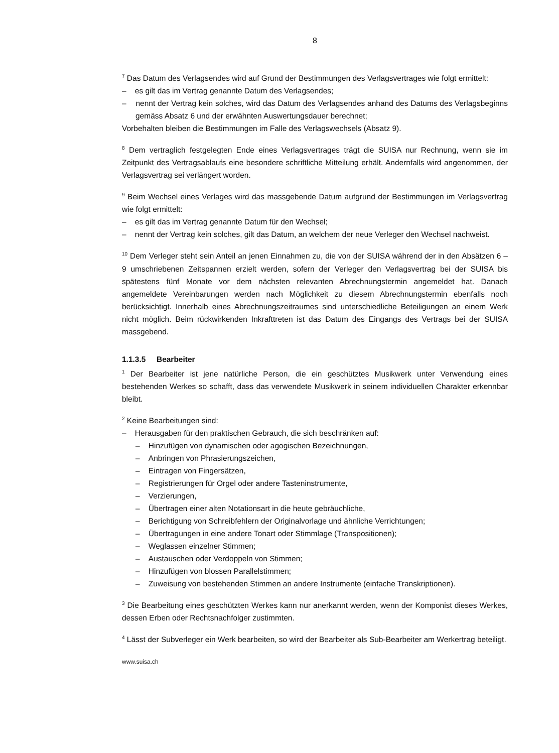8
<sup>7</sup> Das Datum des Verlagsendes wird auf Grund der Bestimmungen des Verlagsvertrages wie folgt ermittelt:
– es gilt das im Vertrag genannte Datum des Verlagsendes;
– nennt der Vertrag kein solches, wird das Datum des Verlagsendes anhand des Datums des Verlagsbeginns gemäss Absatz 6 und der erwähnten Auswertungsdauer berechnet;
Vorbehalten bleiben die Bestimmungen im Falle des Verlagswechsels (Absatz 9).
<sup>8</sup> Dem vertraglich festgelegten Ende eines Verlagsvertrages trägt die SUISA nur Rechnung, wenn sie im Zeitpunkt des Vertragsablaufs eine besondere schriftliche Mitteilung erhält. Andernfalls wird angenommen, der Verlagsvertrag sei verlängert worden.
<sup>9</sup> Beim Wechsel eines Verlages wird das massgebende Datum aufgrund der Bestimmungen im Verlagsvertrag wie folgt ermittelt:
– es gilt das im Vertrag genannte Datum für den Wechsel;
– nennt der Vertrag kein solches, gilt das Datum, an welchem der neue Verleger den Wechsel nachweist.
<sup>10</sup> Dem Verleger steht sein Anteil an jenen Einnahmen zu, die von der SUISA während der in den Absätzen 6 – 9 umschriebenen Zeitspannen erzielt werden, sofern der Verleger den Verlagsvertrag bei der SUISA bis spätestens fünf Monate vor dem nächsten relevanten Abrechnungstermin angemeldet hat. Danach angemeldete Vereinbarungen werden nach Möglichkeit zu diesem Abrechnungstermin ebenfalls noch berücksichtigt. Innerhalb eines Abrechnungszeitraumes sind unterschiedliche Beteiligungen an einem Werk nicht möglich. Beim rückwirkenden Inkrafttreten ist das Datum des Eingangs des Vertrags bei der SUISA massgebend.
1.1.3.5 Bearbeiter
<sup>1</sup> Der Bearbeiter ist jene natürliche Person, die ein geschütztes Musikwerk unter Verwendung eines bestehenden Werkes so schafft, dass das verwendete Musikwerk in seinem individuellen Charakter erkennbar bleibt.
<sup>2</sup> Keine Bearbeitungen sind:
– Herausgaben für den praktischen Gebrauch, die sich beschränken auf:
– Hinzufügen von dynamischen oder agogischen Bezeichnungen,
– Anbringen von Phrasierungszeichen,
– Eintragen von Fingersätzen,
– Registrierungen für Orgel oder andere Tasteninstrumente,
– Verzierungen,
– Übertragen einer alten Notationsart in die heute gebräuchliche,
– Berichtigung von Schreibfehlern der Originalvorlage und ähnliche Verrichtungen;
– Übertragungen in eine andere Tonart oder Stimmlage (Transpositionen);
– Weglassen einzelner Stimmen;
– Austauschen oder Verdoppeln von Stimmen;
– Hinzufügen von blossen Parallelstimmen;
– Zuweisung von bestehenden Stimmen an andere Instrumente (einfache Transkriptionen).
<sup>3</sup> Die Bearbeitung eines geschützten Werkes kann nur anerkannt werden, wenn der Komponist dieses Werkes, dessen Erben oder Rechtsnachfolger zustimmten.
<sup>4</sup> Lässt der Subverleger ein Werk bearbeiten, so wird der Bearbeiter als Sub-Bearbeiter am Werkertrag beteiligt.
www.suisa.ch